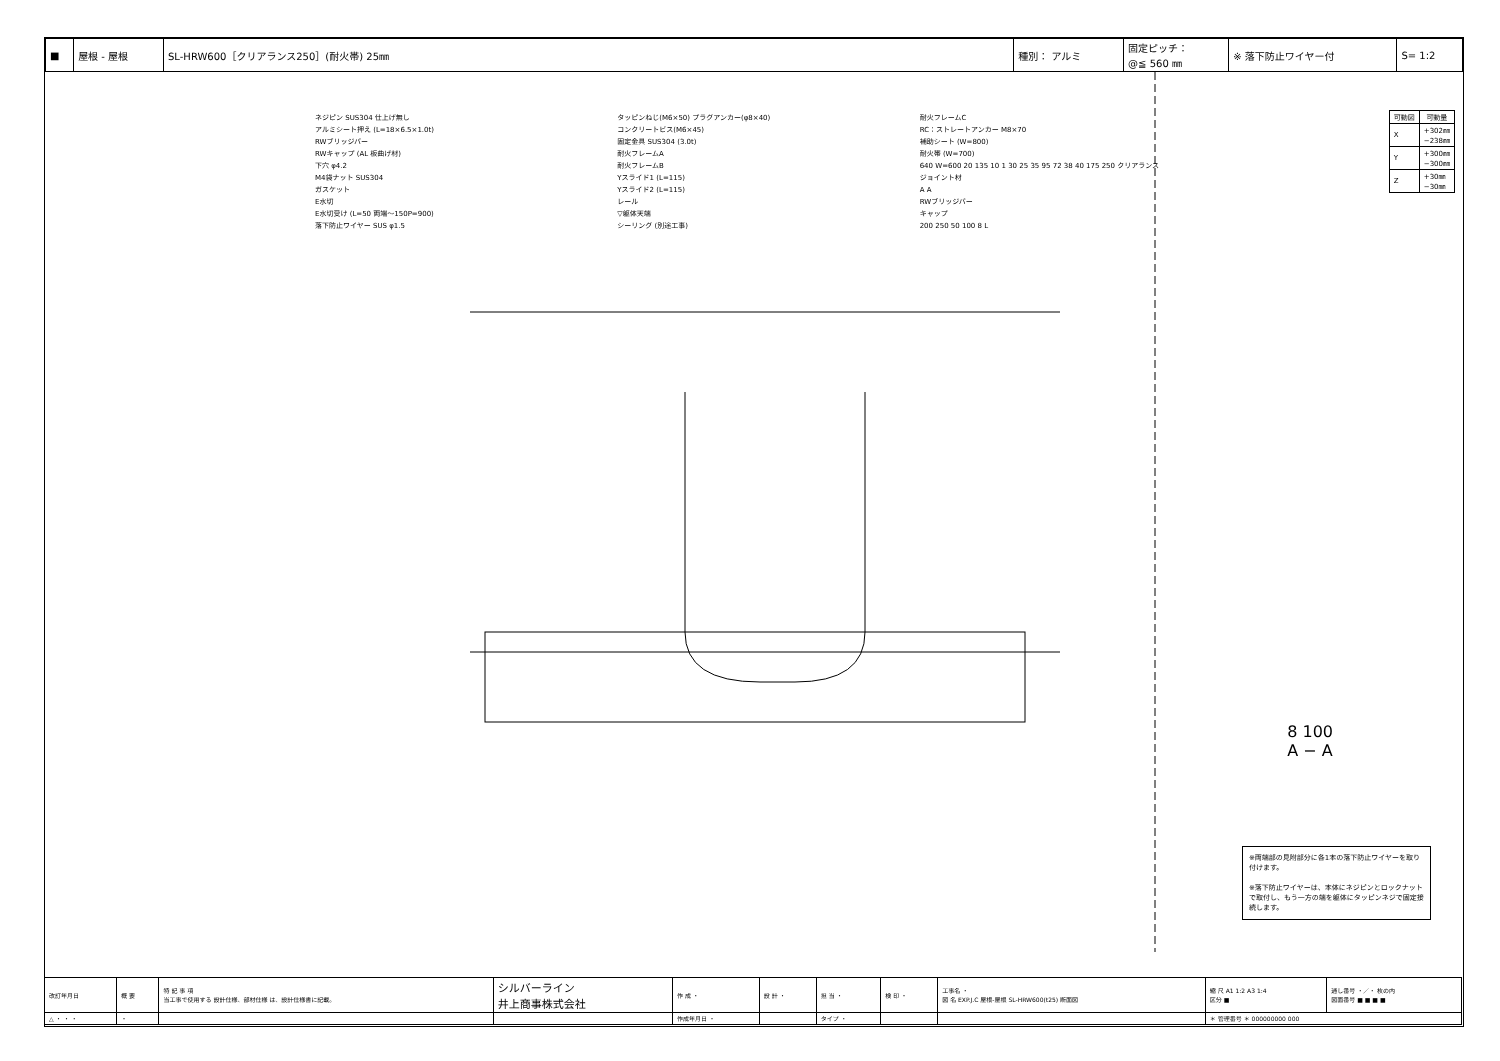| ■ | 屋根 - 屋根 | SL-HRW600［クリアランス250］(耐火帯) 25㎜ | 種別： アルミ | 固定ピッチ： @≦ 560 ㎜ | ※ 落下防止ワイヤー付 | S= 1:2 |
ネジピン SUS304 仕上げ無し
アルミシート押え (L=18×6.5×1.0t)
RWブリッジバー
RWキャップ (AL 板曲げ材)
下穴 φ4.2
M4袋ナット SUS304
ガスケット
E水切
E水切受け (L=50 両端～150P=900)
落下防止ワイヤー SUS φ1.5
タッピンねじ(M6×50) プラグアンカー(φ8×40)
コンクリートビス(M6×45)
固定金具 SUS304 (3.0t)
耐火フレームA
耐火フレームB
Yスライド1 (L=115)
Yスライド2 (L=115)
レール
▽躯体天端
シーリング (別途工事)
耐火フレームC
RC：ストレートアンカー M8×70
補助シート (W=800)
耐火帯 (W=700)
640 W=600 20 135 10 1 30 25 35 95 72 38 40 175 250 クリアランス
ジョイント材
A A
RWブリッジバー
キャップ
200 250 50 100 8 L
| 可動図 | 可動量 |
| --- | --- |
| X | +302㎜ −238㎜ |
| Y | +300㎜ −300㎜ |
| Z | +30㎜ −30㎜ |
8 100
A − A
※両端部の見附部分に各1本の落下防止ワイヤーを取り付けます。
※落下防止ワイヤーは、本体にネジピンとロックナットで取付し、もう一方の端を躯体にタッピンネジで固定接続します。
| 改訂年月日 | 概 要 | 特 記 事 項 当工事で使用する 設計仕様、部材仕様 は、設計仕様書に記載。 | シルバーライン 井上商事株式会社 | 作 成 ・ | 設 計 ・ | 担 当 ・ | 検 印 ・ | 工事名 ・ 図 名 EXP.J.C 屋根-屋根 SL-HRW600(t25) 断面図 | 縮 尺 A1 1:2 A3 1:4 区分 ■ | 通し番号 ・／・ 枚の内 図面番号 ■ ■ ■ ■ |
| △ ・ ・ ・ | ・ | | | 作成年月日 ・ | | タイプ ・ | | | ＊ 管理番号 ＊ 000000000 000 | |